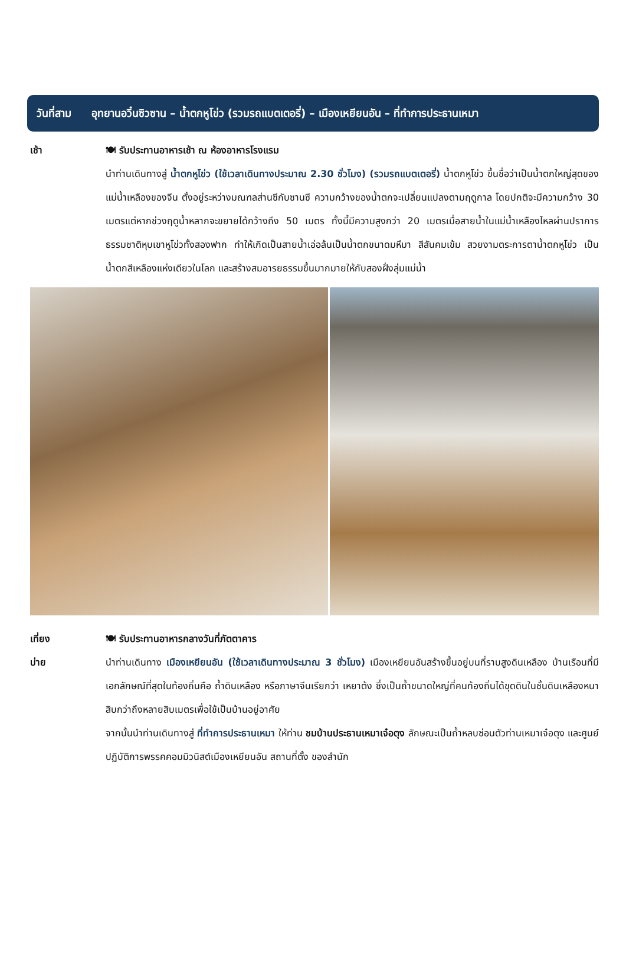วันที่สาม อุทยานอวิ๋นซิวซาน – น้ำตกหูโข่ว (รวมรถแบตเตอรี่) – เมืองเหยียนอัน – ที่ทำการประธานเหมา
เช้า 🍽 รับประทานอาหารเช้า ณ ห้องอาหารโรงแรม
นำท่านเดินทางสู่ น้ำตกหูโข่ว (ใช้เวลาเดินทางประมาณ 2.30 ชั่วโมง) (รวมรถแบตเตอรี่) น้ำตกหูโข่ว ขึ้นชื่อว่าเป็นน้ำตกใหญ่สุดของแม่น้ำเหลืองของจีน ตั้งอยู่ระหว่างมณฑลส่านซีกับซานซี ความกว้างของน้ำตกจะเปลี่ยนแปลงตามฤดูกาล โดยปกติจะมีความกว้าง 30 เมตรแต่หากช่วงฤดูน้ำหลากจะขยายได้กว้างถึง 50 เมตร ทั้งนี้มีความสูงกว่า 20 เมตรเมื่อสายน้ำในแม่น้ำเหลืองไหลผ่านปราการธรรมชาติหุบเขาหูโข่วทั้งสองฟาก ทำให้เกิดเป็นสายน้ำเอ่อล้นเป็นน้ำตกขนาดมหึมา สีสันคมเข้ม สวยงามตระการตาน้ำตกหูโข่ว เป็นน้ำตกสีเหลืองแห่งเดียวในโลก และสร้างสมอารยธรรมขึ้นมากมายให้กับสองฝั่งลุ่มแม่น้ำ
เที่ยง
บ่าย
🍽 รับประทานอาหารกลางวันที่ภัตตาคาร
นำท่านเดินทาง เมืองเหยียนอัน (ใช้เวลาเดินทางประมาณ 3 ชั่วโมง) เมืองเหยียนอันสร้างขึ้นอยู่บนที่ราบสูงดินเหลือง บ้านเรือนที่มีเอกลักษณ์ที่สุดในท้องถิ่นคือ ถ้ำดินเหลือง หรือภาษาจีนเรียกว่า เหยาต้ง ซึ่งเป็นถ้ำขนาดใหญ่ที่คนท้องถิ่นได้ขุดดินในชั้นดินเหลืองหนาสิบกว่าถึงหลายสิบเมตรเพื่อใช้เป็นบ้านอยู่อาศัย
จากนั้นนำท่านเดินทางสู่ ที่ทำการประธานเหมา ให้ท่าน ชมบ้านประธานเหมาเจ๋อตุง ลักษณะเป็นถ้ำหลบซ่อนตัวท่านเหมาเจ๋อตุง และศูนย์ปฏิบัติการพรรคคอมมิวนิสต์เมืองเหยียนอัน สถานที่ตั้ง ของสำนัก